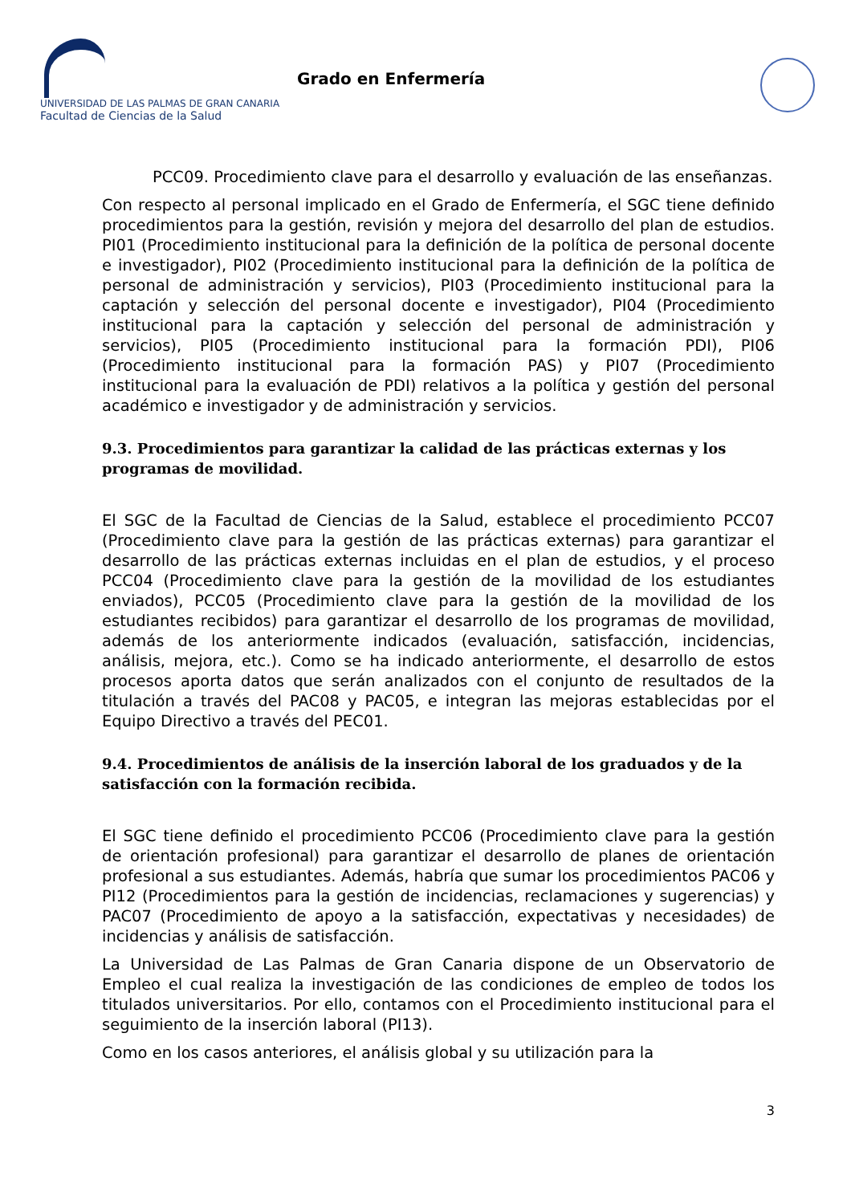UNIVERSIDAD DE LAS PALMAS DE GRAN CANARIA
Facultad de Ciencias de la Salud
Grado en Enfermería
PCC09. Procedimiento clave para el desarrollo y evaluación de las enseñanzas.
Con respecto al personal implicado en el Grado de Enfermería, el SGC tiene definido procedimientos para la gestión, revisión y mejora del desarrollo del plan de estudios. PI01 (Procedimiento institucional para la definición de la política de personal docente e investigador), PI02 (Procedimiento institucional para la definición de la política de personal de administración y servicios), PI03 (Procedimiento institucional para la captación y selección del personal docente e investigador), PI04 (Procedimiento institucional para la captación y selección del personal de administración y servicios), PI05 (Procedimiento institucional para la formación PDI), PI06 (Procedimiento institucional para la formación PAS) y PI07 (Procedimiento institucional para la evaluación de PDI) relativos a la política y gestión del personal académico e investigador y de administración y servicios.
9.3. Procedimientos para garantizar la calidad de las prácticas externas y los programas de movilidad.
El SGC de la Facultad de Ciencias de la Salud, establece el procedimiento PCC07 (Procedimiento clave para la gestión de las prácticas externas) para garantizar el desarrollo de las prácticas externas incluidas en el plan de estudios, y el proceso PCC04 (Procedimiento clave para la gestión de la movilidad de los estudiantes enviados), PCC05 (Procedimiento clave para la gestión de la movilidad de los estudiantes recibidos) para garantizar el desarrollo de los programas de movilidad, además de los anteriormente indicados (evaluación, satisfacción, incidencias, análisis, mejora, etc.). Como se ha indicado anteriormente, el desarrollo de estos procesos aporta datos que serán analizados con el conjunto de resultados de la titulación a través del PAC08 y PAC05, e integran las mejoras establecidas por el Equipo Directivo a través del PEC01.
9.4. Procedimientos de análisis de la inserción laboral de los graduados y de la satisfacción con la formación recibida.
El SGC tiene definido el procedimiento PCC06 (Procedimiento clave para la gestión de orientación profesional) para garantizar el desarrollo de planes de orientación profesional a sus estudiantes. Además, habría que sumar los procedimientos PAC06 y PI12 (Procedimientos para la gestión de incidencias, reclamaciones y sugerencias) y PAC07 (Procedimiento de apoyo a la satisfacción, expectativas y necesidades) de incidencias y análisis de satisfacción.
La Universidad de Las Palmas de Gran Canaria dispone de un Observatorio de Empleo el cual realiza la investigación de las condiciones de empleo de todos los titulados universitarios. Por ello, contamos con el Procedimiento institucional para el seguimiento de la inserción laboral (PI13).
Como en los casos anteriores, el análisis global y su utilización para la
3